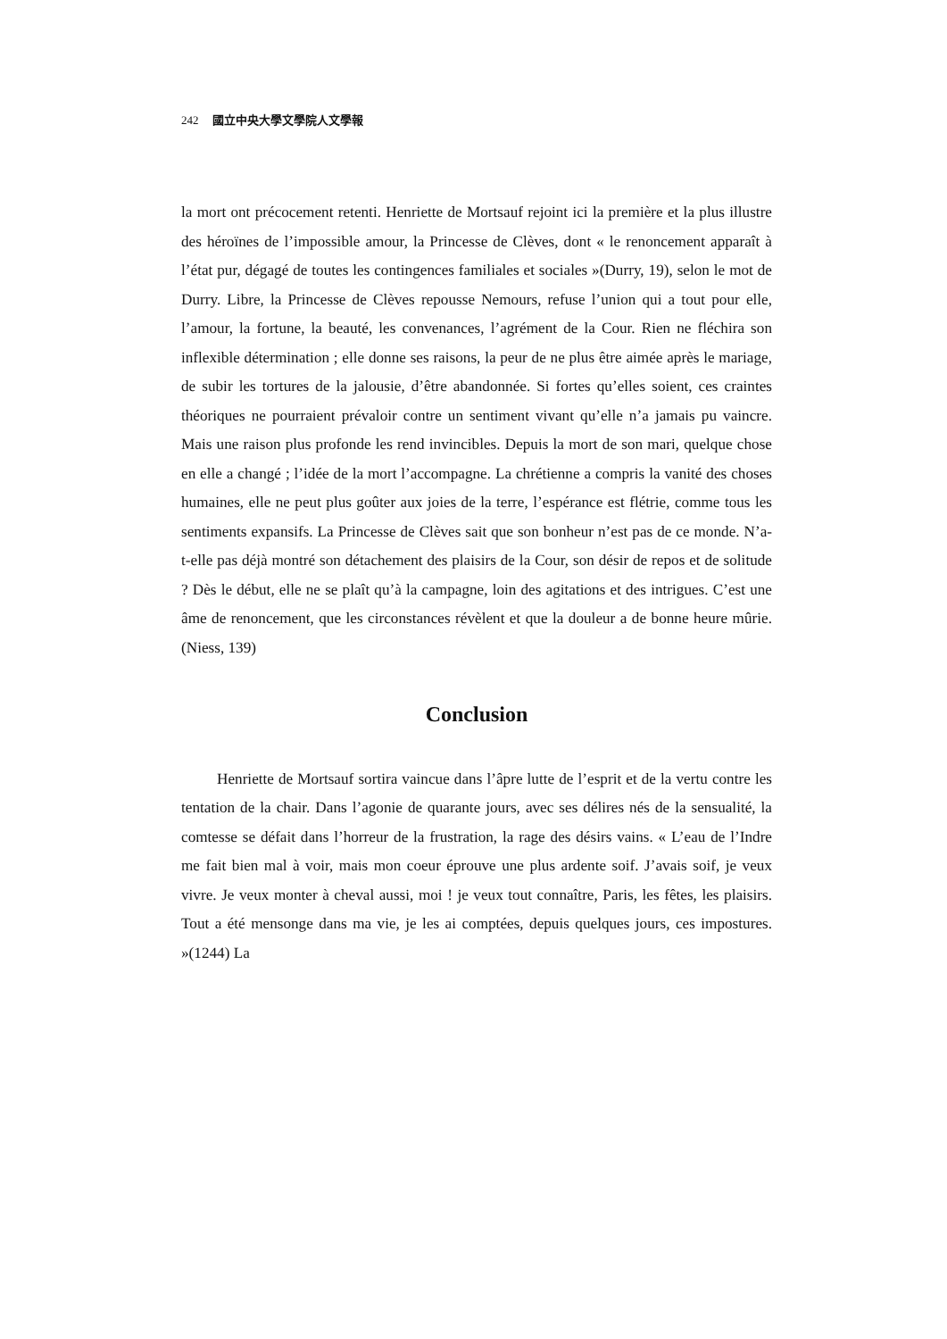242 國立中央大學文學院人文學報
la mort ont précocement retenti. Henriette de Mortsauf rejoint ici la première et la plus illustre des héroïnes de l’impossible amour, la Princesse de Clèves, dont « le renoncement apparaît à l’état pur, dégagé de toutes les contingences familiales et sociales »(Durry, 19), selon le mot de Durry. Libre, la Princesse de Clèves repousse Nemours, refuse l’union qui a tout pour elle, l’amour, la fortune, la beauté, les convenances, l’agrément de la Cour. Rien ne fléchira son inflexible détermination ; elle donne ses raisons, la peur de ne plus être aimée après le mariage, de subir les tortures de la jalousie, d’être abandonnée. Si fortes qu’elles soient, ces craintes théoriques ne pourraient prévaloir contre un sentiment vivant qu’elle n’a jamais pu vaincre. Mais une raison plus profonde les rend invincibles. Depuis la mort de son mari, quelque chose en elle a changé ; l’idée de la mort l’accompagne. La chrétienne a compris la vanité des choses humaines, elle ne peut plus goûter aux joies de la terre, l’espérance est flétrie, comme tous les sentiments expansifs. La Princesse de Clèves sait que son bonheur n’est pas de ce monde. N’a-t-elle pas déjà montré son détachement des plaisirs de la Cour, son désir de repos et de solitude ? Dès le début, elle ne se plaît qu’à la campagne, loin des agitations et des intrigues. C’est une âme de renoncement, que les circonstances révèlent et que la douleur a de bonne heure mûrie. (Niess, 139)
Conclusion
Henriette de Mortsauf sortira vaincue dans l’âpre lutte de l’esprit et de la vertu contre les tentation de la chair. Dans l’agonie de quarante jours, avec ses délires nés de la sensualité, la comtesse se défait dans l’horreur de la frustration, la rage des désirs vains. « L’eau de l’Indre me fait bien mal à voir, mais mon coeur éprouve une plus ardente soif. J’avais soif, je veux vivre. Je veux monter à cheval aussi, moi ! je veux tout connaître, Paris, les fêtes, les plaisirs. Tout a été mensonge dans ma vie, je les ai comptées, depuis quelques jours, ces impostures. »(1244) La